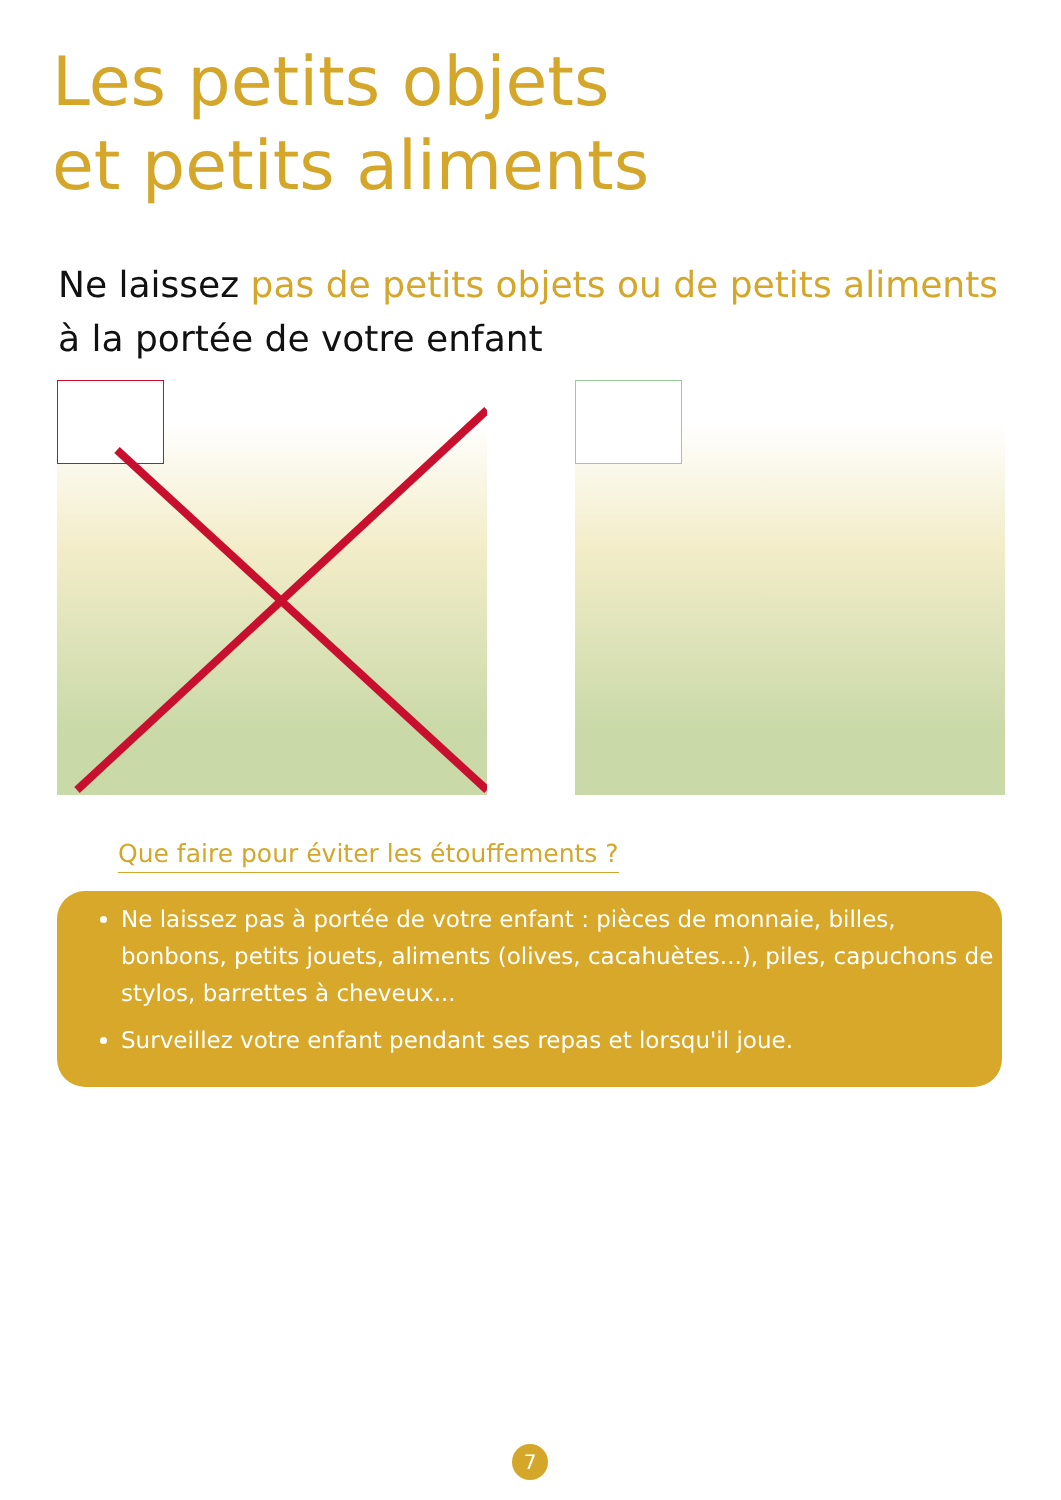Les petits objets
et petits aliments
Ne laissez pas de petits objets ou de petits aliments
à la portée de votre enfant
Que faire pour éviter les étouffements ?
Ne laissez pas à portée de votre enfant : pièces de monnaie, billes, bonbons, petits jouets, aliments (olives, cacahuètes...), piles, capuchons de stylos, barrettes à cheveux...
Surveillez votre enfant pendant ses repas et lorsqu'il joue.
7